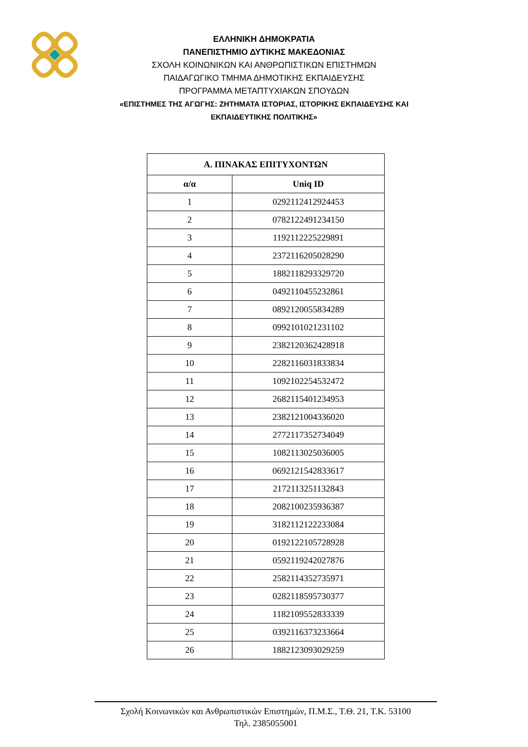ΕΛΛΗΝΙΚΗ ΔΗΜΟΚΡΑΤΙΑ
ΠΑΝΕΠΙΣΤΗΜΙΟ ΔΥΤΙΚΗΣ ΜΑΚΕΔΟΝΙΑΣ
ΣΧΟΛΗ ΚΟΙΝΩΝΙΚΩΝ ΚΑΙ ΑΝΘΡΩΠΙΣΤΙΚΩΝ ΕΠΙΣΤΗΜΩΝ
ΠΑΙΔΑΓΩΓΙΚΟ ΤΜΗΜΑ ΔΗΜΟΤΙΚΗΣ ΕΚΠΑΙΔΕΥΣΗΣ
ΠΡΟΓΡΑΜΜΑ ΜΕΤΑΠΤΥΧΙΑΚΩΝ ΣΠΟΥΔΩΝ
«ΕΠΙΣΤΗΜΕΣ ΤΗΣ ΑΓΩΓΗΣ: ΖΗΤΗΜΑΤΑ ΙΣΤΟΡΙΑΣ, ΙΣΤΟΡΙΚΗΣ ΕΚΠΑΙΔΕΥΣΗΣ ΚΑΙ
ΕΚΠΑΙΔΕΥΤΙΚΗΣ ΠΟΛΙΤΙΚΗΣ»
| Α. ΠΙΝΑΚΑΣ ΕΠΙΤΥΧΟΝΤΩΝ | |
| --- | --- |
| α/α | Uniq ID |
| 1 | 0292112412924453 |
| 2 | 0782122491234150 |
| 3 | 1192112225229891 |
| 4 | 2372116205028290 |
| 5 | 1882118293329720 |
| 6 | 0492110455232861 |
| 7 | 0892120055834289 |
| 8 | 0992101021231102 |
| 9 | 2382120362428918 |
| 10 | 2282116031833834 |
| 11 | 1092102254532472 |
| 12 | 2682115401234953 |
| 13 | 2382121004336020 |
| 14 | 2772117352734049 |
| 15 | 1082113025036005 |
| 16 | 0692121542833617 |
| 17 | 2172113251132843 |
| 18 | 2082100235936387 |
| 19 | 3182112122233084 |
| 20 | 0192122105728928 |
| 21 | 0592119242027876 |
| 22 | 2582114352735971 |
| 23 | 0282118595730377 |
| 24 | 1182109552833339 |
| 25 | 0392116373233664 |
| 26 | 1882123093029259 |
Σχολή Κοινωνικών και Ανθρωπιστικών Επιστημών, Π.Μ.Σ., Τ.Θ. 21, Τ.Κ. 53100
Τηλ. 2385055001